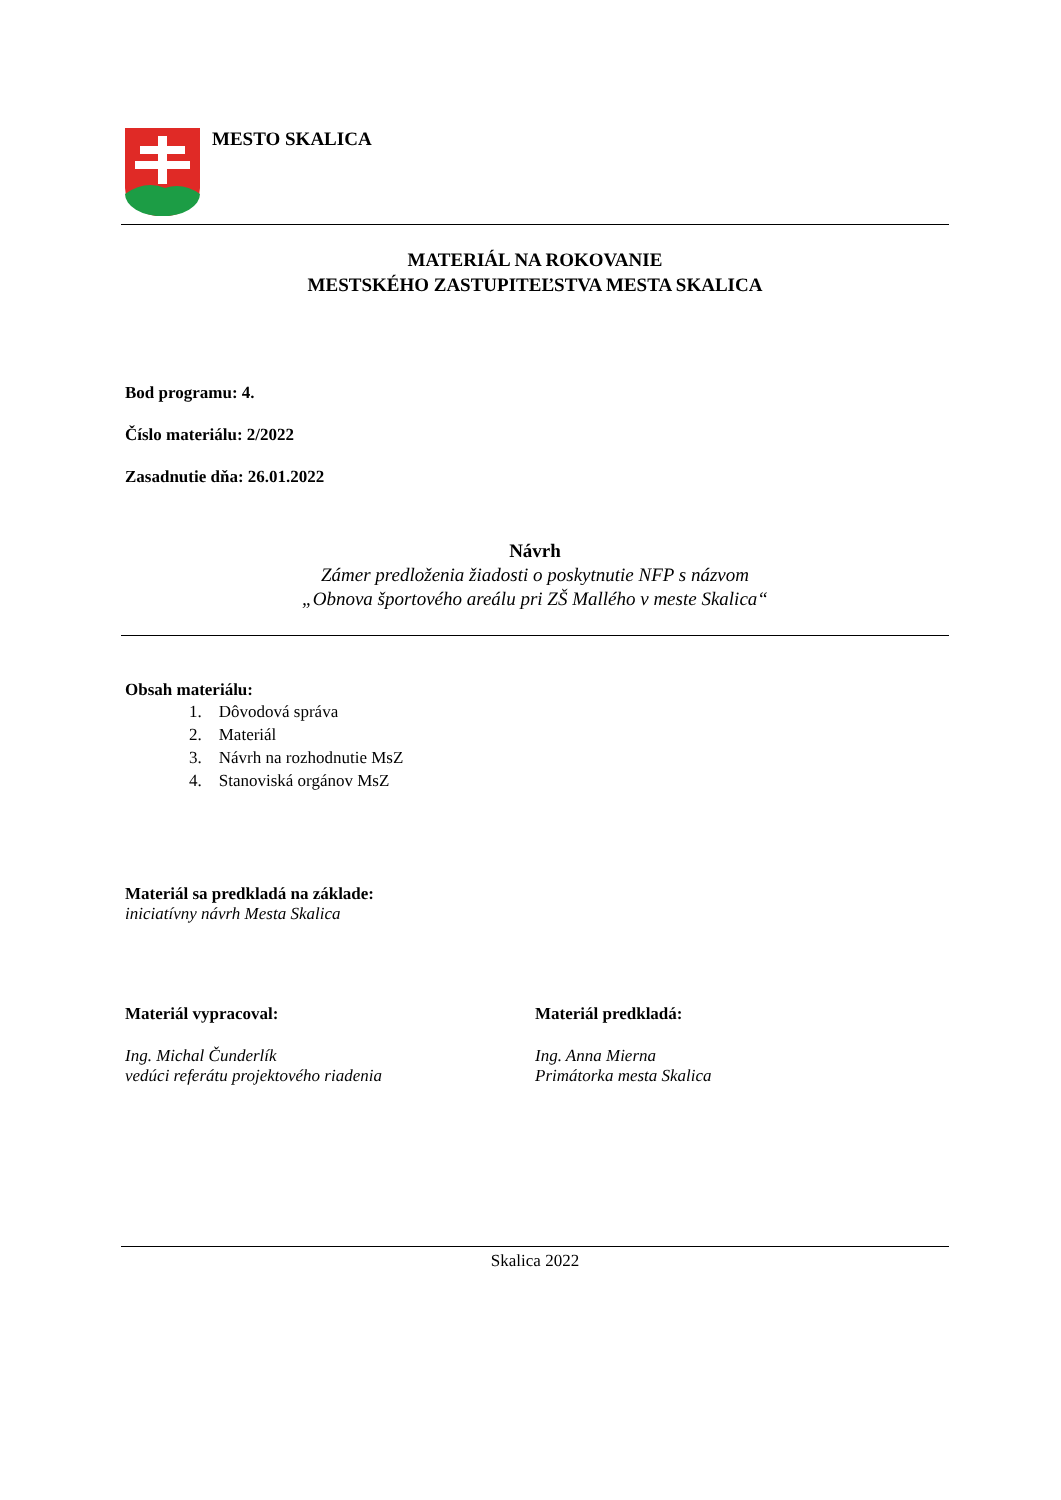MESTO SKALICA
MATERIÁL NA ROKOVANIE
MESTSKÉHO ZASTUPITEĽSTVA MESTA SKALICA
Bod programu: 4.
Číslo materiálu: 2/2022
Zasadnutie dňa: 26.01.2022
Návrh
Zámer predloženia žiadosti o poskytnutie NFP s názvom
„Obnova športového areálu pri ZŠ Mallého v meste Skalica“
Obsah materiálu:
1. Dôvodová správa
2. Materiál
3. Návrh na rozhodnutie MsZ
4. Stanoviská orgánov MsZ
Materiál sa predkladá na základe:
iniciatívny návrh Mesta Skalica
Materiál vypracoval:
Ing. Michal Čunderlík
vedúci referátu projektového riadenia
Materiál predkladá:
Ing. Anna Mierna
Primátorka mesta Skalica
Skalica 2022